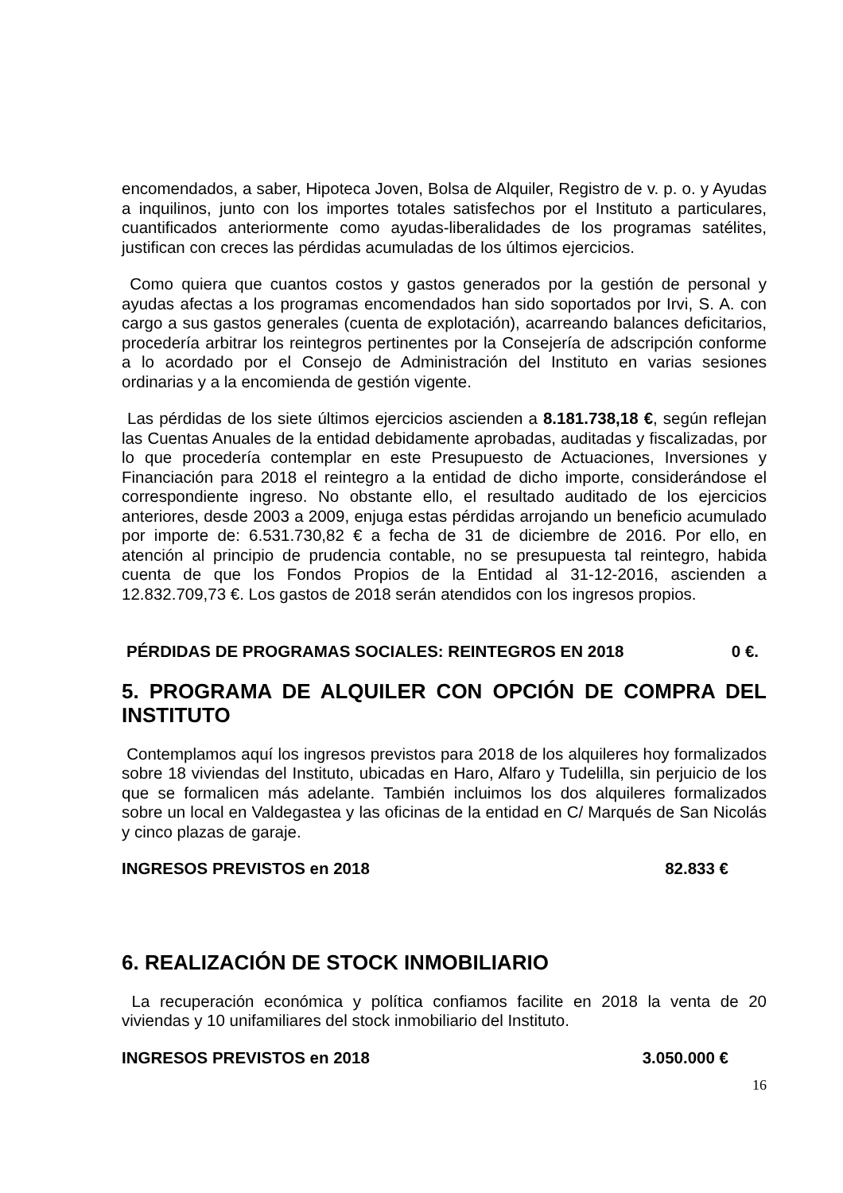encomendados, a saber, Hipoteca Joven, Bolsa de Alquiler, Registro de v. p. o. y Ayudas a inquilinos, junto con los importes totales satisfechos por el Instituto a particulares, cuantificados anteriormente como ayudas-liberalidades de los programas satélites, justifican con creces las pérdidas acumuladas de los últimos ejercicios.
Como quiera que cuantos costos y gastos generados por la gestión de personal y ayudas afectas a los programas encomendados han sido soportados por Irvi, S. A. con cargo a sus gastos generales (cuenta de explotación), acarreando balances deficitarios, procedería arbitrar los reintegros pertinentes por la Consejería de adscripción conforme a lo acordado por el Consejo de Administración del Instituto en varias sesiones ordinarias y a la encomienda de gestión vigente.
Las pérdidas de los siete últimos ejercicios ascienden a 8.181.738,18 €, según reflejan las Cuentas Anuales de la entidad debidamente aprobadas, auditadas y fiscalizadas, por lo que procedería contemplar en este Presupuesto de Actuaciones, Inversiones y Financiación para 2018 el reintegro a la entidad de dicho importe, considerándose el correspondiente ingreso. No obstante ello, el resultado auditado de los ejercicios anteriores, desde 2003 a 2009, enjuga estas pérdidas arrojando un beneficio acumulado por importe de: 6.531.730,82 € a fecha de 31 de diciembre de 2016. Por ello, en atención al principio de prudencia contable, no se presupuesta tal reintegro, habida cuenta de que los Fondos Propios de la Entidad al 31-12-2016, ascienden a 12.832.709,73 €. Los gastos de 2018 serán atendidos con los ingresos propios.
PÉRDIDAS DE PROGRAMAS SOCIALES: REINTEGROS EN 2018 0 €.
5. PROGRAMA DE ALQUILER CON OPCIÓN DE COMPRA DEL INSTITUTO
Contemplamos aquí los ingresos previstos para 2018 de los alquileres hoy formalizados sobre 18 viviendas del Instituto, ubicadas en Haro, Alfaro y Tudelilla, sin perjuicio de los que se formalicen más adelante. También incluimos los dos alquileres formalizados sobre un local en Valdegastea y las oficinas de la entidad en C/ Marqués de San Nicolás y cinco plazas de garaje.
INGRESOS PREVISTOS en 2018 82.833 €
6. REALIZACIÓN DE STOCK INMOBILIARIO
La recuperación económica y política confiamos facilite en 2018 la venta de 20 viviendas y 10 unifamiliares del stock inmobiliario del Instituto.
INGRESOS PREVISTOS en 2018 3.050.000 €
16